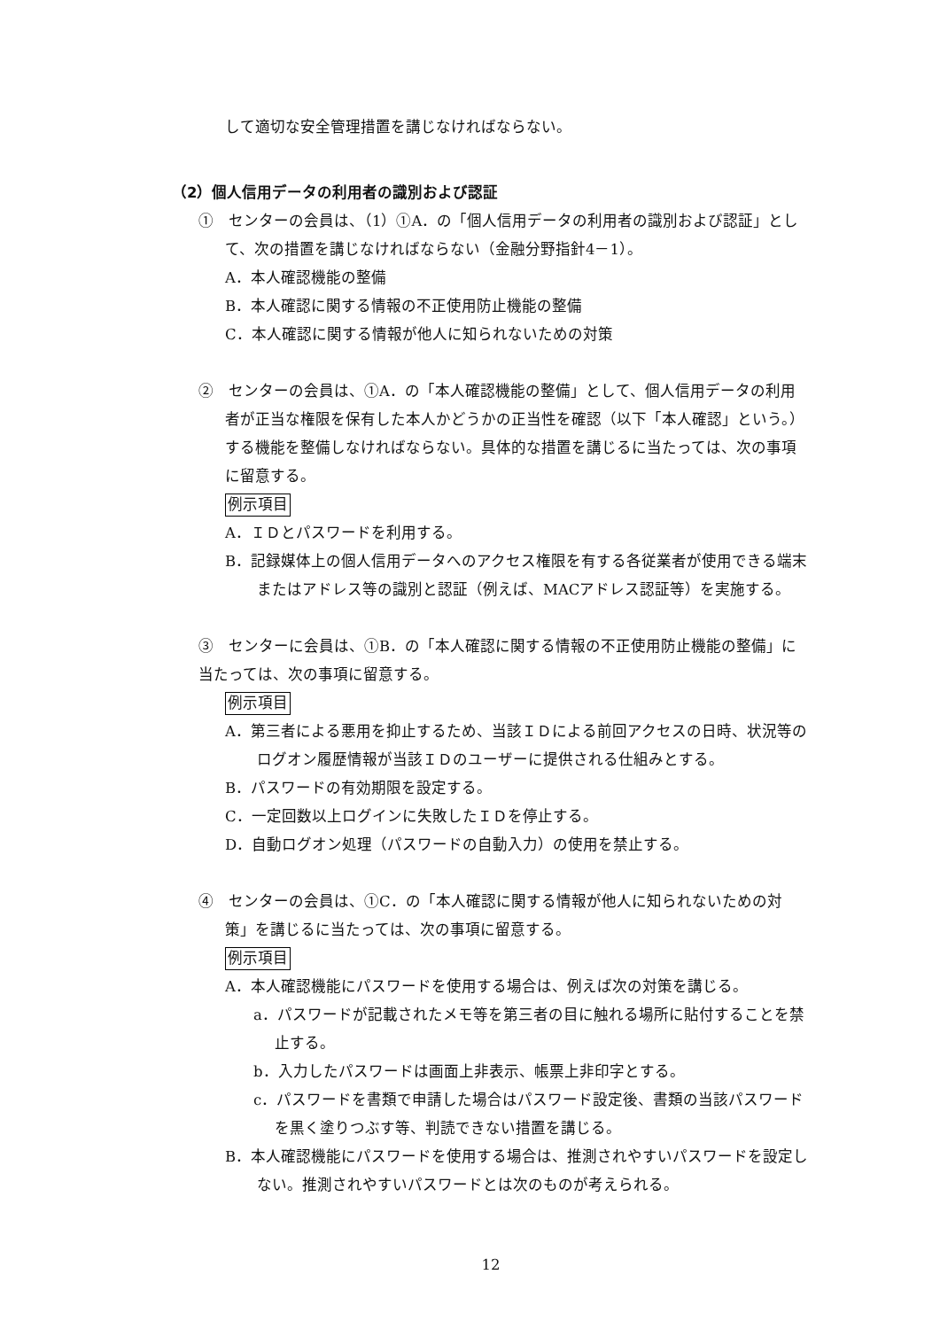して適切な安全管理措置を講じなければならない。
（2）個人信用データの利用者の識別および認証
①　センターの会員は、（1）①A．の「個人信用データの利用者の識別および認証」として、次の措置を講じなければならない（金融分野指針4－1）。
A．本人確認機能の整備
B．本人確認に関する情報の不正使用防止機能の整備
C．本人確認に関する情報が他人に知られないための対策
②　センターの会員は、①A．の「本人確認機能の整備」として、個人信用データの利用者が正当な権限を保有した本人かどうかの正当性を確認（以下「本人確認」という。）する機能を整備しなければならない。具体的な措置を講じるに当たっては、次の事項に留意する。
例示項目
A．ＩＤとパスワードを利用する。
B．記録媒体上の個人信用データへのアクセス権限を有する各従業者が使用できる端末またはアドレス等の識別と認証（例えば、MACアドレス認証等）を実施する。
③　センターに会員は、①B．の「本人確認に関する情報の不正使用防止機能の整備」に当たっては、次の事項に留意する。
例示項目
A．第三者による悪用を抑止するため、当該ＩＤによる前回アクセスの日時、状況等のログオン履歴情報が当該ＩＤのユーザーに提供される仕組みとする。
B．パスワードの有効期限を設定する。
C．一定回数以上ログインに失敗したＩＤを停止する。
D．自動ログオン処理（パスワードの自動入力）の使用を禁止する。
④　センターの会員は、①C．の「本人確認に関する情報が他人に知られないための対策」を講じるに当たっては、次の事項に留意する。
例示項目
A．本人確認機能にパスワードを使用する場合は、例えば次の対策を講じる。
a．パスワードが記載されたメモ等を第三者の目に触れる場所に貼付することを禁止する。
b．入力したパスワードは画面上非表示、帳票上非印字とする。
c．パスワードを書類で申請した場合はパスワード設定後、書類の当該パスワードを黒く塗りつぶす等、判読できない措置を講じる。
B．本人確認機能にパスワードを使用する場合は、推測されやすいパスワードを設定しない。推測されやすいパスワードとは次のものが考えられる。
12